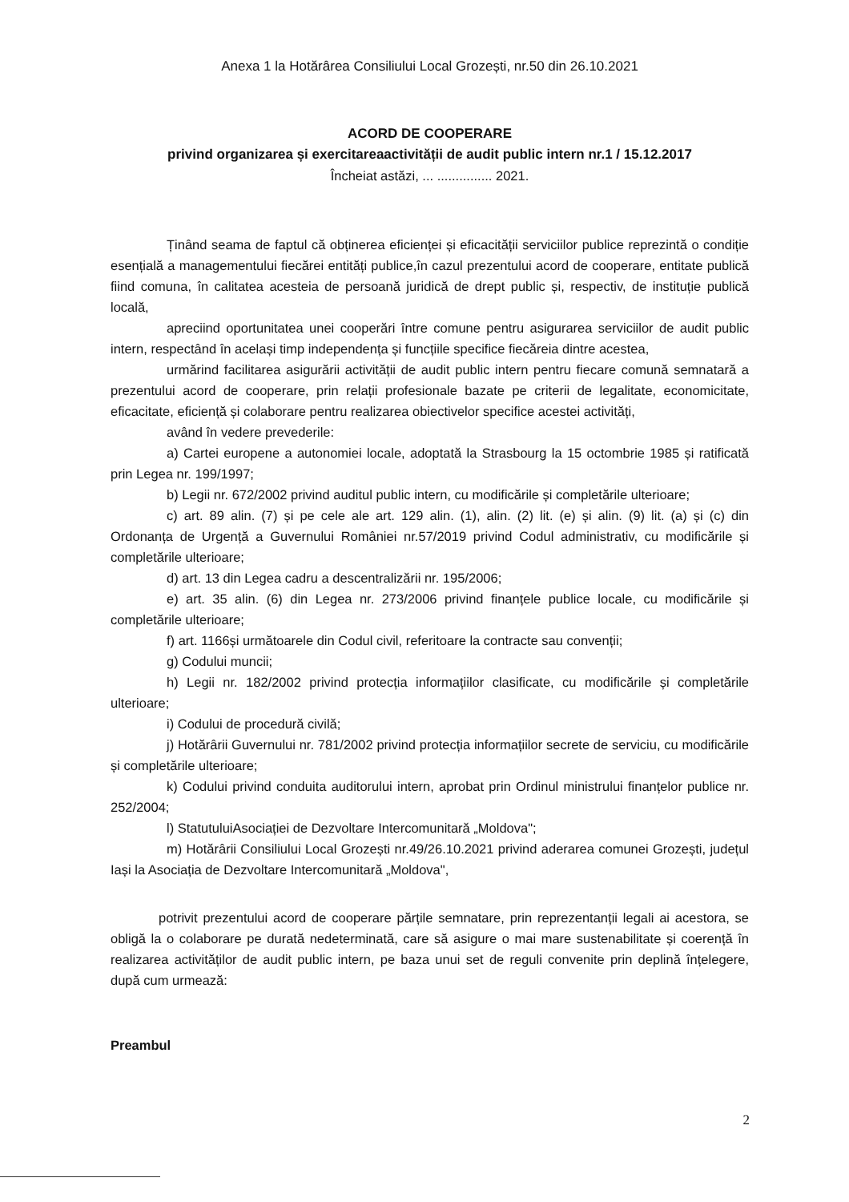Anexa 1 la Hotărârea Consiliului Local Grozești, nr.50 din 26.10.2021
ACORD DE COOPERARE
privind organizarea și exercitareaactivității de audit public intern nr.1 / 15.12.2017
Încheiat astăzi, ... ............... 2021.
Ținând seama de faptul că obținerea eficienței și eficacității serviciilor publice reprezintă o condiție esențială a managementului fiecărei entități publice,în cazul prezentului acord de cooperare, entitate publică fiind comuna, în calitatea acesteia de persoană juridică de drept public și, respectiv, de instituție publică locală,
apreciind oportunitatea unei cooperări între comune pentru asigurarea serviciilor de audit public intern, respectând în același timp independența și funcțiile specifice fiecăreia dintre acestea,
urmărind facilitarea asigurării activității de audit public intern pentru fiecare comună semnatară a prezentului acord de cooperare, prin relații profesionale bazate pe criterii de legalitate, economicitate, eficacitate, eficiență și colaborare pentru realizarea obiectivelor specifice acestei activități,
având în vedere prevederile:
a) Cartei europene a autonomiei locale, adoptată la Strasbourg la 15 octombrie 1985 și ratificată prin Legea nr. 199/1997;
b) Legii nr. 672/2002 privind auditul public intern, cu modificările și completările ulterioare;
c) art. 89 alin. (7) și pe cele ale art. 129 alin. (1), alin. (2) lit. (e) și alin. (9) lit. (a) și (c) din Ordonanța de Urgență a Guvernului României nr.57/2019 privind Codul administrativ, cu modificările și completările ulterioare;
d) art. 13 din Legea cadru a descentralizării nr. 195/2006;
e) art. 35 alin. (6) din Legea nr. 273/2006 privind finanțele publice locale, cu modificările și completările ulterioare;
f) art. 1166și următoarele din Codul civil, referitoare la contracte sau convenții;
g) Codului muncii;
h) Legii nr. 182/2002 privind protecția informațiilor clasificate, cu modificările și completările ulterioare;
i) Codului de procedură civilă;
j) Hotărârii Guvernului nr. 781/2002 privind protecția informațiilor secrete de serviciu, cu modificările și completările ulterioare;
k) Codului privind conduita auditorului intern, aprobat prin Ordinul ministrului finanțelor publice nr. 252/2004;
l) StatutuluiAsociației de Dezvoltare Intercomunitară „Moldova";
m) Hotărârii Consiliului Local Grozești nr.49/26.10.2021 privind aderarea comunei Grozești, județul Iași la Asociația de Dezvoltare Intercomunitară „Moldova",
potrivit prezentului acord de cooperare părțile semnatare, prin reprezentanții legali ai acestora, se obligă la o colaborare pe durată nedeterminată, care să asigure o mai mare sustenabilitate și coerență în realizarea activităților de audit public intern, pe baza unui set de reguli convenite prin deplină înțelegere, după cum urmează:
Preambul
2